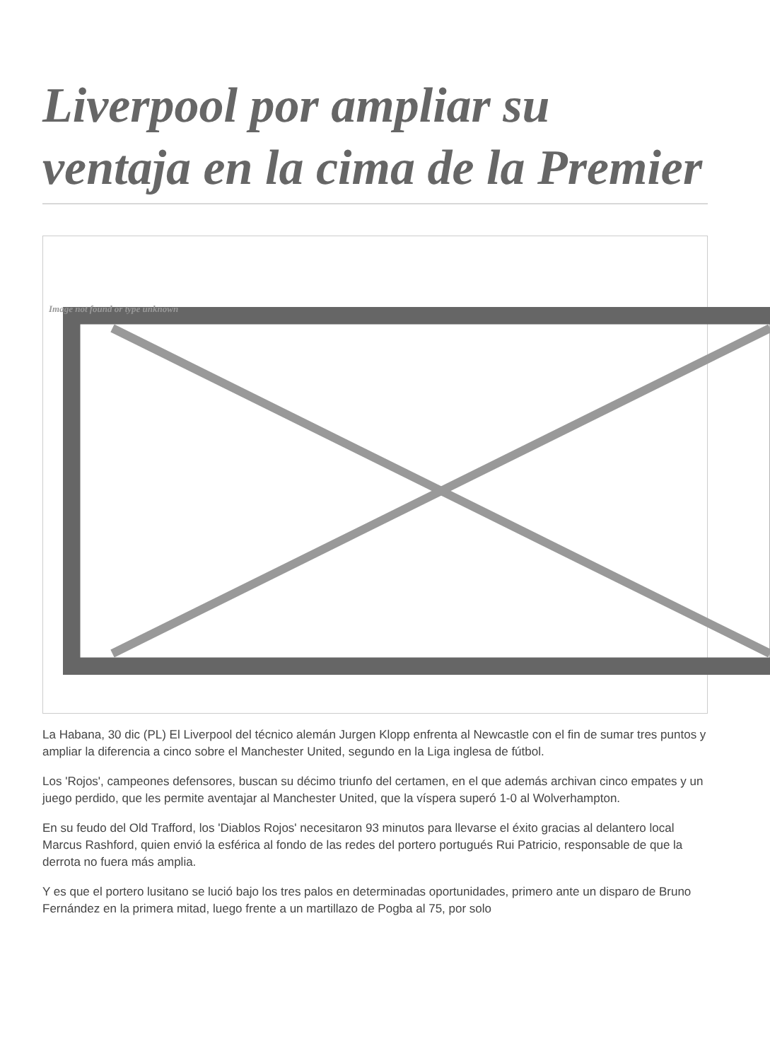Liverpool por ampliar su ventaja en la cima de la Premier
Image not found or type unknown
La Habana, 30 dic (PL) El Liverpool del técnico alemán Jurgen Klopp enfrenta al Newcastle con el fin de sumar tres puntos y ampliar la diferencia a cinco sobre el Manchester United, segundo en la Liga inglesa de fútbol.
Los 'Rojos', campeones defensores, buscan su décimo triunfo del certamen, en el que además archivan cinco empates y un juego perdido, que les permite aventajar al Manchester United, que la víspera superó 1-0 al Wolverhampton.
En su feudo del Old Trafford, los 'Diablos Rojos' necesitaron 93 minutos para llevarse el éxito gracias al delantero local Marcus Rashford, quien envió la esférica al fondo de las redes del portero portugués Rui Patricio, responsable de que la derrota no fuera más amplia.
Y es que el portero lusitano se lució bajo los tres palos en determinadas oportunidades, primero ante un disparo de Bruno Fernández en la primera mitad, luego frente a un martillazo de Pogba al 75, por solo